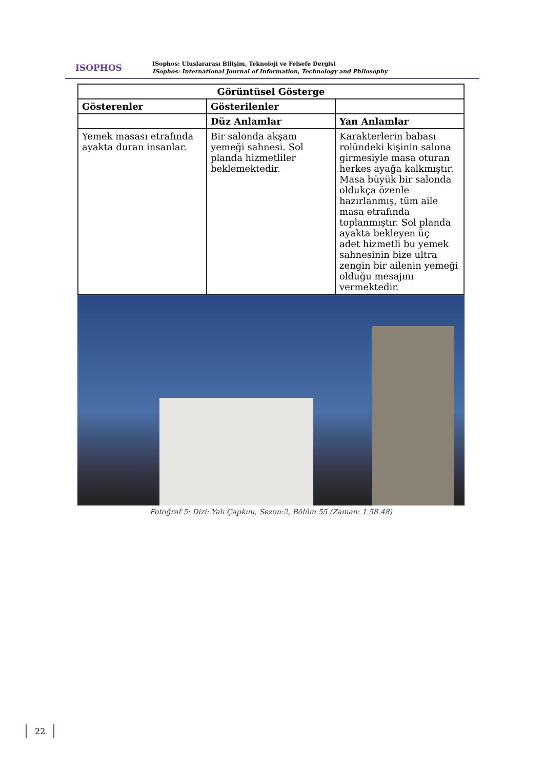ISOPHOS
ISophos: Uluslararası Bilişim, Teknoloji ve Felsefe Dergisi
ISophos: International Journal of Information, Technology and Philosophy
| Görüntüsel Gösterge | | |
| --- | --- | --- |
| Gösterenler | Gösterilenler | |
| | Düz Anlamlar | Yan Anlamlar |
| Yemek masası etrafında ayakta duran insanlar. | Bir salonda akşam yemeği sahnesi. Sol planda hizmetliler beklemektedir. | Karakterlerin babası rolündeki kişinin salona girmesiyle masa oturan herkes ayağa kalkmıştır. Masa büyük bir salonda oldukça özenle hazırlanmış, tüm aile masa etrafında toplanmıştır. Sol planda ayakta bekleyen üç adet hizmetli bu yemek sahnesinin bize ultra zengin bir ailenin yemeği olduğu mesajını vermektedir. |
Fotoğraf 5: Dizi: Yalı Çapkını, Sezon:2, Bölüm 55 (Zaman: 1.58.48)
22